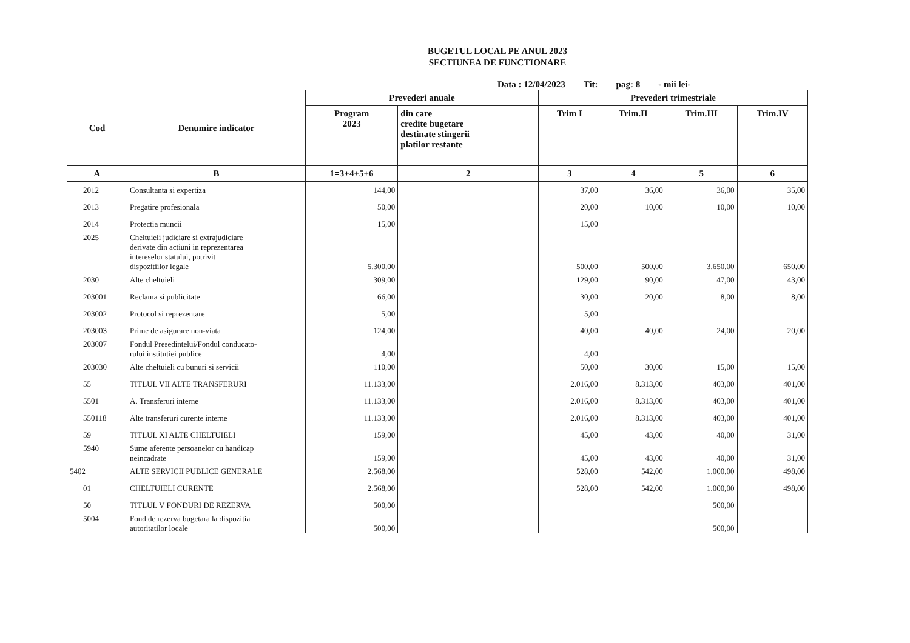BUGETUL LOCAL PE ANUL 2023
SECTIUNEA DE FUNCTIONARE
Data : 12/04/2023 Tit: pag: 8 - mii lei-
| Cod | Denumire indicator | Prevederi anuale | | Prevederi trimestriale | | | |
| --- | --- | --- | --- | --- | --- | --- | --- |
| | | Program 2023 | din care credite bugetare destinate stingerii platilor restante | Trim I | Trim.II | Trim.III | Trim.IV |
| A | B | 1=3+4+5+6 | 2 | 3 | 4 | 5 | 6 |
| 2012 | Consultanta si expertiza | 144,00 | | 37,00 | 36,00 | 36,00 | 35,00 |
| 2013 | Pregatire profesionala | 50,00 | | 20,00 | 10,00 | 10,00 | 10,00 |
| 2014 | Protectia muncii | 15,00 | | 15,00 | | | |
| 2025 | Cheltuieli judiciare si extrajudiciare derivate din actiuni in reprezentarea intereselor statului, potrivit dispozitiilor legale | 5.300,00 | | 500,00 | 500,00 | 3.650,00 | 650,00 |
| 2030 | Alte cheltuieli | 309,00 | | 129,00 | 90,00 | 47,00 | 43,00 |
| 203001 | Reclama si publicitate | 66,00 | | 30,00 | 20,00 | 8,00 | 8,00 |
| 203002 | Protocol si reprezentare | 5,00 | | 5,00 | | | |
| 203003 | Prime de asigurare non-viata | 124,00 | | 40,00 | 40,00 | 24,00 | 20,00 |
| 203007 | Fondul Presedintelui/Fondul conducato- rului institutiei publice | 4,00 | | 4,00 | | | |
| 203030 | Alte cheltuieli cu bunuri si servicii | 110,00 | | 50,00 | 30,00 | 15,00 | 15,00 |
| 55 | TITLUL VII ALTE TRANSFERURI | 11.133,00 | | 2.016,00 | 8.313,00 | 403,00 | 401,00 |
| 5501 | A. Transferuri interne | 11.133,00 | | 2.016,00 | 8.313,00 | 403,00 | 401,00 |
| 550118 | Alte transferuri curente interne | 11.133,00 | | 2.016,00 | 8.313,00 | 403,00 | 401,00 |
| 59 | TITLUL XI ALTE CHELTUIELI | 159,00 | | 45,00 | 43,00 | 40,00 | 31,00 |
| 5940 | Sume aferente persoanelor cu handicap neincadrate | 159,00 | | 45,00 | 43,00 | 40,00 | 31,00 |
| 5402 | ALTE SERVICII PUBLICE GENERALE | 2.568,00 | | 528,00 | 542,00 | 1.000,00 | 498,00 |
| 01 | CHELTUIELI CURENTE | 2.568,00 | | 528,00 | 542,00 | 1.000,00 | 498,00 |
| 50 | TITLUL V FONDURI DE REZERVA | 500,00 | | | | 500,00 | |
| 5004 | Fond de rezerva bugetara la dispozitia autoritatilor locale | 500,00 | | | | 500,00 | |